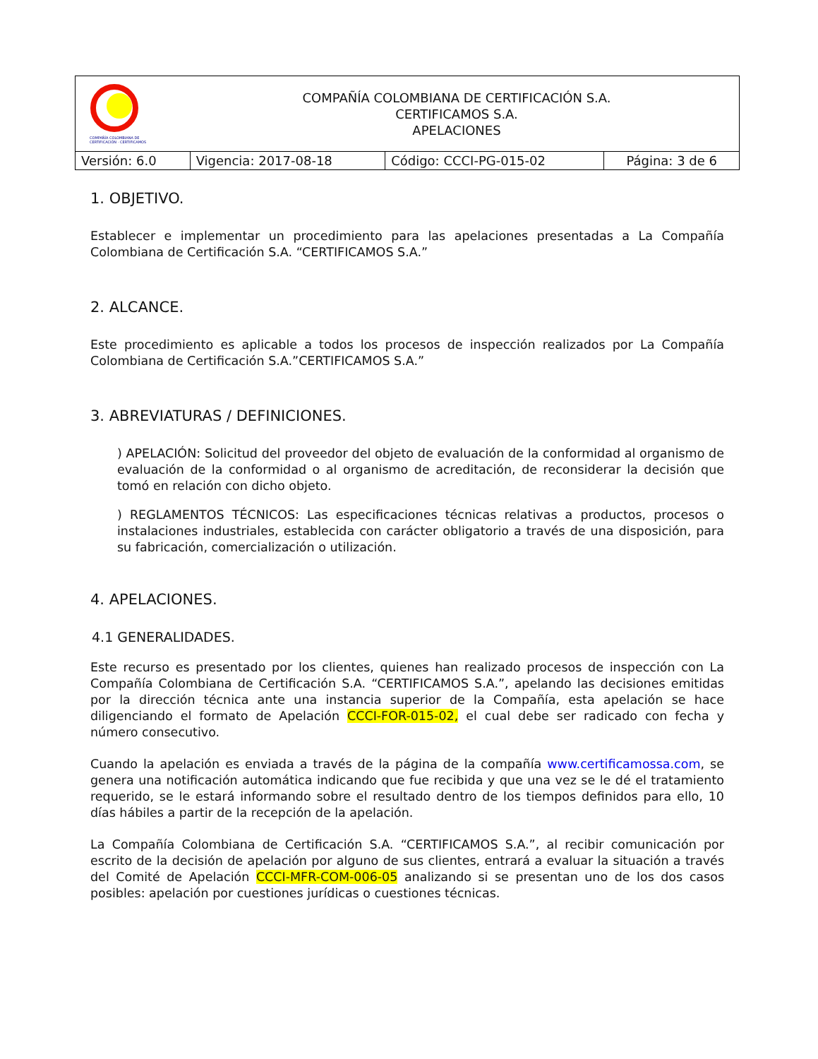| COMPAÑÍA COLOMBIANA DE CERTIFICACIÓN - CERTIFICAMOS COMPAÑÍA COLOMBIANA DE CERTIFICACIÓN S.A. CERTIFICAMOS S.A. APELACIONES | | | |
| Versión: 6.0 | Vigencia: 2017-08-18 | Código: CCCI-PG-015-02 | Página: 3 de 6 |
1. OBJETIVO.
Establecer e implementar un procedimiento para las apelaciones presentadas a La Compañía Colombiana de Certificación S.A. “CERTIFICAMOS S.A.”
2. ALCANCE.
Este procedimiento es aplicable a todos los procesos de inspección realizados por La Compañía Colombiana de Certificación S.A.”CERTIFICAMOS S.A.”
3. ABREVIATURAS / DEFINICIONES.
) APELACIÓN: Solicitud del proveedor del objeto de evaluación de la conformidad al organismo de evaluación de la conformidad o al organismo de acreditación, de reconsiderar la decisión que tomó en relación con dicho objeto.
) REGLAMENTOS TÉCNICOS: Las especificaciones técnicas relativas a productos, procesos o instalaciones industriales, establecida con carácter obligatorio a través de una disposición, para su fabricación, comercialización o utilización.
4. APELACIONES.
4.1 GENERALIDADES.
Este recurso es presentado por los clientes, quienes han realizado procesos de inspección con La Compañía Colombiana de Certificación S.A. “CERTIFICAMOS S.A.”, apelando las decisiones emitidas por la dirección técnica ante una instancia superior de la Compañía, esta apelación se hace diligenciando el formato de Apelación CCCI-FOR-015-02, el cual debe ser radicado con fecha y número consecutivo.
Cuando la apelación es enviada a través de la página de la compañía www.certificamossa.com, se genera una notificación automática indicando que fue recibida y que una vez se le dé el tratamiento requerido, se le estará informando sobre el resultado dentro de los tiempos definidos para ello, 10 días hábiles a partir de la recepción de la apelación.
La Compañía Colombiana de Certificación S.A. “CERTIFICAMOS S.A.”, al recibir comunicación por escrito de la decisión de apelación por alguno de sus clientes, entrará a evaluar la situación a través del Comité de Apelación CCCI-MFR-COM-006-05 analizando si se presentan uno de los dos casos posibles: apelación por cuestiones jurídicas o cuestiones técnicas.